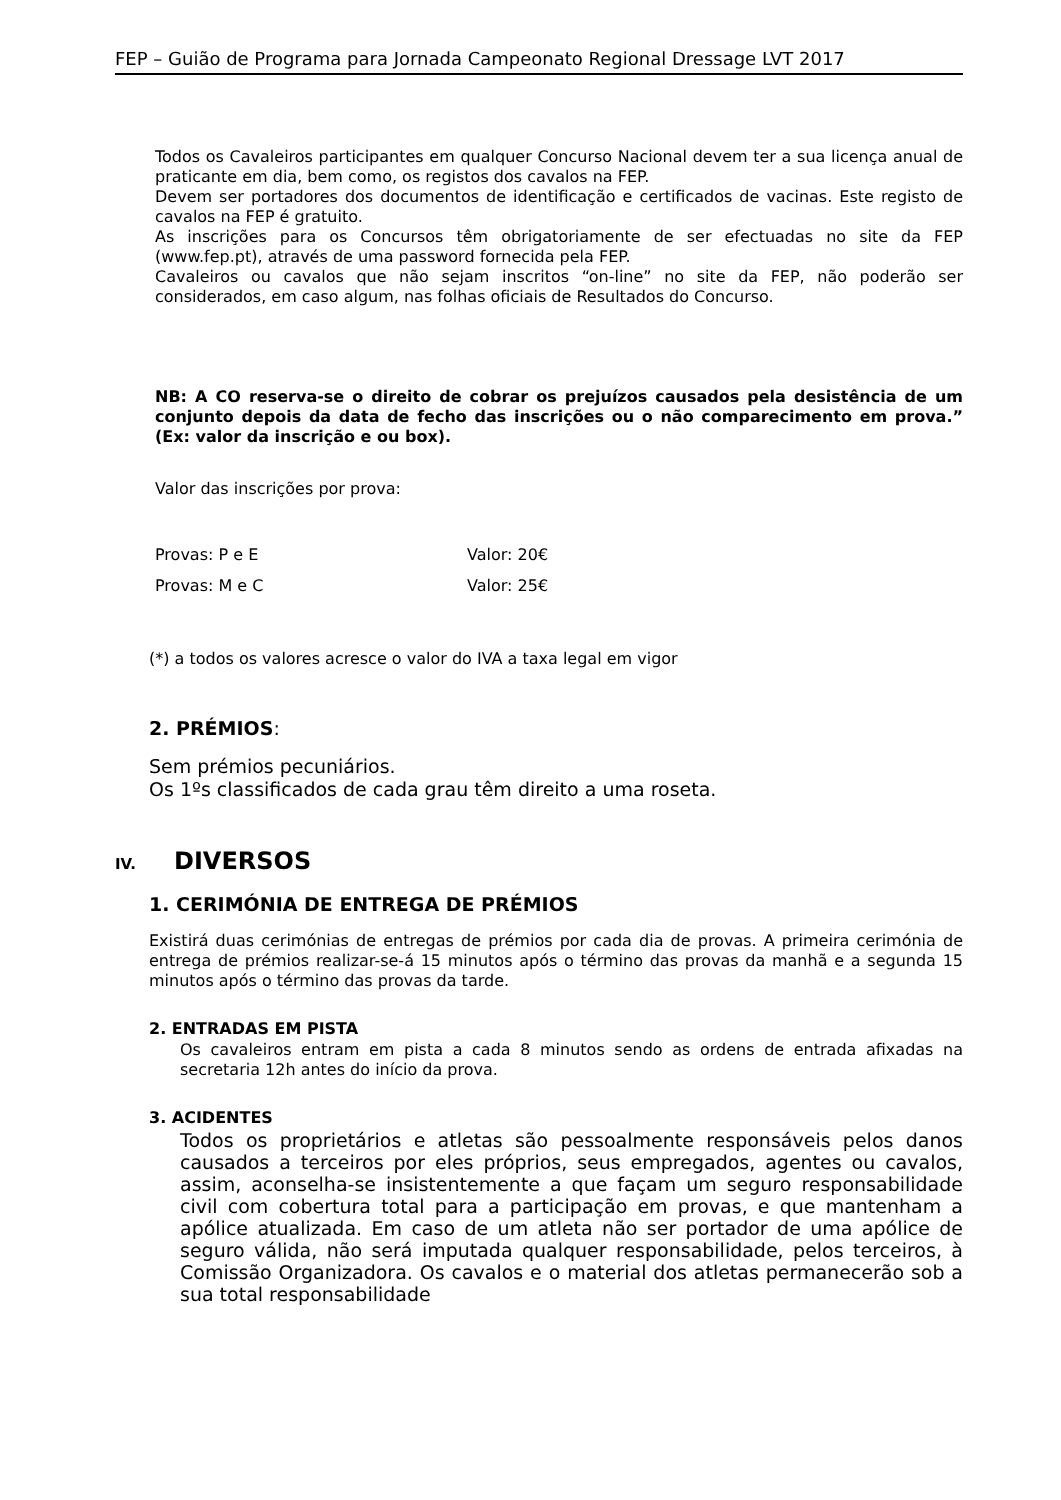FEP – Guião de Programa para Jornada Campeonato Regional Dressage LVT 2017
Todos os Cavaleiros participantes em qualquer Concurso Nacional devem ter a sua licença anual de praticante em dia, bem como, os registos dos cavalos na FEP.
Devem ser portadores dos documentos de identificação e certificados de vacinas. Este registo de cavalos na FEP é gratuito.
As inscrições para os Concursos têm obrigatoriamente de ser efectuadas no site da FEP (www.fep.pt), através de uma password fornecida pela FEP.
Cavaleiros ou cavalos que não sejam inscritos “on-line” no site da FEP, não poderão ser considerados, em caso algum, nas folhas oficiais de Resultados do Concurso.
NB: A CO reserva-se o direito de cobrar os prejuízos causados pela desistência de um conjunto depois da data de fecho das inscrições ou o não comparecimento em prova.” (Ex: valor da inscrição e ou box).
Valor das inscrições por prova:
| Provas: P e E | Valor: 20€ |
| Provas: M e C | Valor: 25€ |
(*) a todos os valores acresce o valor do IVA a taxa legal em vigor
2. PRÉMIOS:
Sem prémios pecuniários.
Os 1ºs classificados de cada grau têm direito a uma roseta.
IV. DIVERSOS
1. CERIMÓNIA DE ENTREGA DE PRÉMIOS
Existirá duas cerimónias de entregas de prémios por cada dia de provas. A primeira cerimónia de entrega de prémios realizar-se-á 15 minutos após o término das provas da manhã e a segunda 15 minutos após o término das provas da tarde.
2. ENTRADAS EM PISTA
Os cavaleiros entram em pista a cada 8 minutos sendo as ordens de entrada afixadas na secretaria 12h antes do início da prova.
3. ACIDENTES
Todos os proprietários e atletas são pessoalmente responsáveis pelos danos causados a terceiros por eles próprios, seus empregados, agentes ou cavalos, assim, aconselha-se insistentemente a que façam um seguro responsabilidade civil com cobertura total para a participação em provas, e que mantenham a apólice atualizada. Em caso de um atleta não ser portador de uma apólice de seguro válida, não será imputada qualquer responsabilidade, pelos terceiros, à Comissão Organizadora. Os cavalos e o material dos atletas permanecerão sob a sua total responsabilidade